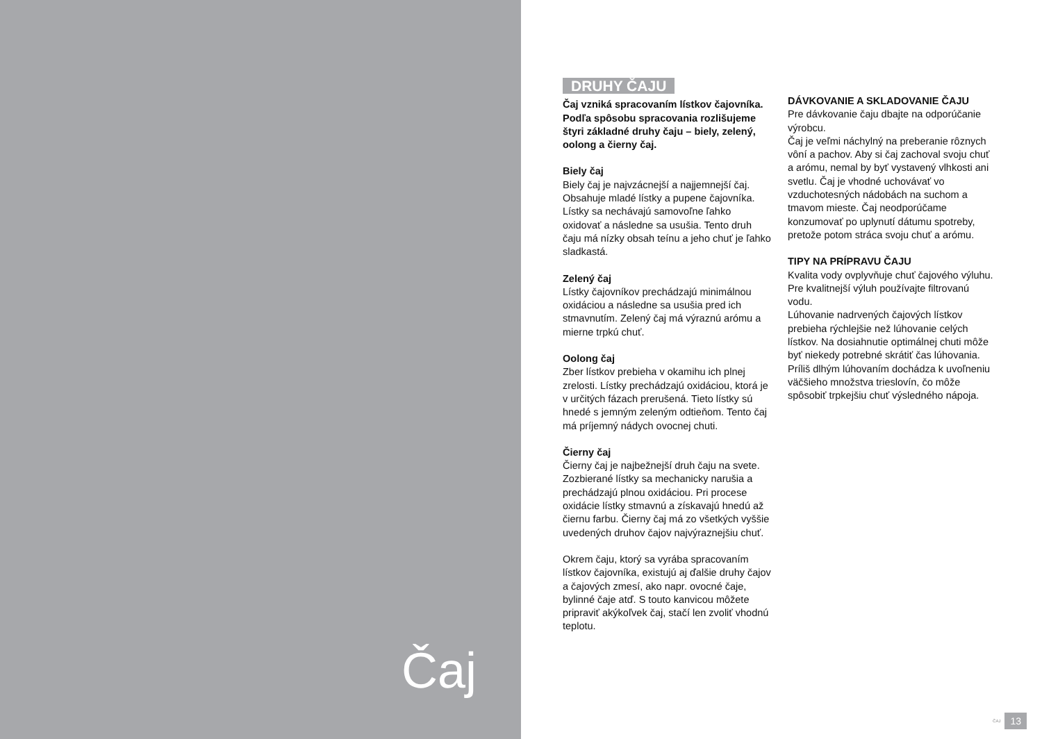Čaj
DRUHY ČAJU
Čaj vzniká spracovaním lístkov čajovníka. Podľa spôsobu spracovania rozlišujeme štyri základné druhy čaju – biely, zelený, oolong a čierny čaj.
Biely čaj
Biely čaj je najvzácnejší a najjemnejší čaj. Obsahuje mladé lístky a pupene čajovníka. Lístky sa nechávajú samovoľne ľahko oxidovať a následne sa usušia. Tento druh čaju má nízky obsah teínu a jeho chuť je ľahko sladkastá.
Zelený čaj
Lístky čajovníkov prechádzajú minimálnou oxidáciou a následne sa usušia pred ich stmavnutím. Zelený čaj má výraznú arómu a mierne trpkú chuť.
Oolong čaj
Zber lístkov prebieha v okamihu ich plnej zrelosti. Lístky prechádzajú oxidáciou, ktorá je v určitých fázach prerušená. Tieto lístky sú hnedé s jemným zeleným odtieňom. Tento čaj má príjemný nádych ovocnej chuti.
Čierny čaj
Čierny čaj je najbežnejší druh čaju na svete. Zozbierané lístky sa mechanicky narušia a prechádzajú plnou oxidáciou. Pri procese oxidácie lístky stmavnú a získavajú hnedú až čiernu farbu. Čierny čaj má zo všetkých vyššie uvedených druhov čajov najvýraznejšiu chuť.
Okrem čaju, ktorý sa vyrába spracovaním lístkov čajovníka, existujú aj ďalšie druhy čajov a čajových zmesí, ako napr. ovocné čaje, bylinné čaje atď. S touto kanvicou môžete pripraviť akýkoľvek čaj, stačí len zvoliť vhodnú teplotu.
DÁVKOVANIE A SKLADOVANIE ČAJU
Pre dávkovanie čaju dbajte na odporúčanie výrobcu.
Čaj je veľmi náchylný na preberanie rôznych vôní a pachov. Aby si čaj zachoval svoju chuť a arómu, nemal by byť vystavený vlhkosti ani svetlu. Čaj je vhodné uchovávať vo vzduchotesných nádobách na suchom a tmavom mieste. Čaj neodporúčame konzumovať po uplynutí dátumu spotreby, pretože potom stráca svoju chuť a arómu.
TIPY NA PRÍPRAVU ČAJU
Kvalita vody ovplyvňuje chuť čajového výluhu. Pre kvalitnejší výluh používajte filtrovanú vodu.
Lúhovanie nadrvených čajových lístkov prebieha rýchlejšie než lúhovanie celých lístkov. Na dosiahnutie optimálnej chuti môže byť niekedy potrebné skrátiť čas lúhovania. Príliš dlhým lúhovaním dochádza k uvoľneniu väčšieho množstva trieslovín, čo môže spôsobiť trpkejšiu chuť výsledného nápoja.
ČAJ
13